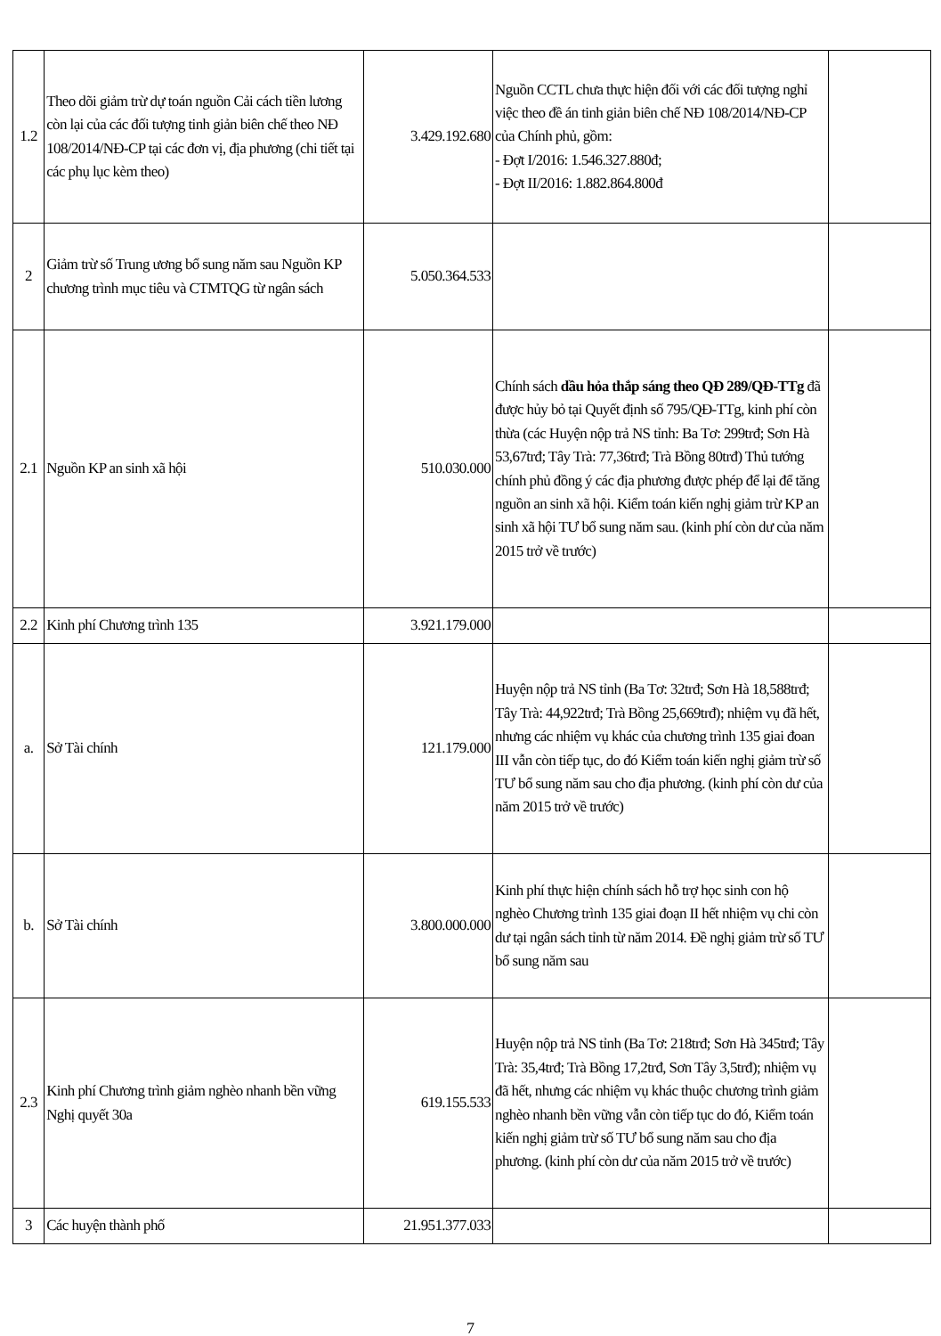| 1.2 | Theo dõi giảm trừ dự toán nguồn Cải cách tiền lương còn lại của các đối tượng tinh giản biên chế theo NĐ 108/2014/NĐ-CP tại các đơn vị, địa phương (chi tiết tại các phụ lục kèm theo) | 3.429.192.680 | Nguồn CCTL chưa thực hiện đối với các đối tượng nghỉ việc theo đề án tinh giản biên chế NĐ 108/2014/NĐ-CP của Chính phủ, gồm: - Đợt I/2016: 1.546.327.880đ; - Đợt II/2016: 1.882.864.800đ | |
| 2 | Giảm trừ số Trung ương bổ sung năm sau Nguồn KP chương trình mục tiêu và CTMTQG từ ngân sách | 5.050.364.533 | | |
| 2.1 | Nguồn KP an sinh xã hội | 510.030.000 | Chính sách dầu hỏa thắp sáng theo QĐ 289/QĐ-TTg đã được hủy bỏ tại Quyết định số 795/QĐ-TTg, kinh phí còn thừa (các Huyện nộp trả NS tỉnh: Ba Tơ: 299trđ; Sơn Hà 53,67trđ; Tây Trà: 77,36trđ; Trà Bồng 80trđ) Thủ tướng chính phủ đồng ý các địa phương được phép để lại để tăng nguồn an sinh xã hội. Kiểm toán kiến nghị giảm trừ KP an sinh xã hội TƯ bổ sung năm sau. (kinh phí còn dư của năm 2015 trở về trước) | |
| 2.2 | Kinh phí Chương trình 135 | 3.921.179.000 | | |
| a. | Sở Tài chính | 121.179.000 | Huyện nộp trả NS tỉnh (Ba Tơ: 32trđ; Sơn Hà 18,588trđ; Tây Trà: 44,922trđ; Trà Bồng 25,669trđ); nhiệm vụ đã hết, nhưng các nhiệm vụ khác của chương trình 135 giai đoan III vẫn còn tiếp tục, do đó Kiểm toán kiến nghị giảm trừ số TƯ bổ sung năm sau cho địa phương. (kinh phí còn dư của năm 2015 trở về trước) | |
| b. | Sở Tài chính | 3.800.000.000 | Kinh phí thực hiện chính sách hỗ trợ học sinh con hộ nghèo Chương trình 135 giai đoạn II hết nhiệm vụ chi còn dư tại ngân sách tỉnh từ năm 2014. Đề nghị giảm trừ số TƯ bổ sung năm sau | |
| 2.3 | Kinh phí Chương trình giảm nghèo nhanh bền vững Nghị quyết 30a | 619.155.533 | Huyện nộp trả NS tỉnh (Ba Tơ: 218trđ; Sơn Hà 345trđ; Tây Trà: 35,4trđ; Trà Bồng 17,2trđ, Sơn Tây 3,5trđ); nhiệm vụ đã hết, nhưng các nhiệm vụ khác thuộc chương trình giảm nghèo nhanh bền vững vẫn còn tiếp tục do đó, Kiểm toán kiến nghị giảm trừ số TƯ bổ sung năm sau cho địa phương. (kinh phí còn dư của năm 2015 trở về trước) | |
| 3 | Các huyện thành phố | 21.951.377.033 | | |
7